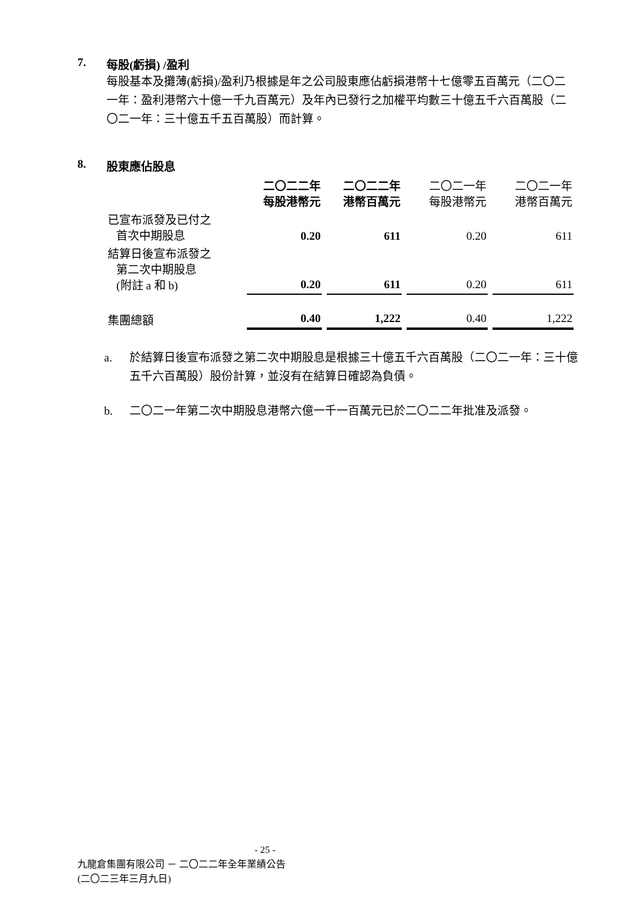7. 每股(虧損) /盈利
每股基本及攤薄(虧損)/盈利乃根據是年之公司股東應佔虧損港幣十七億零五百萬元（二〇二一年：盈利港幣六十億一千九百萬元）及年內已發行之加權平均數三十億五千六百萬股（二〇二一年：三十億五千五百萬股）而計算。
8. 股東應佔股息
| | 二〇二二年 每股港幣元 | 二〇二二年 港幣百萬元 | 二〇二一年 每股港幣元 | 二〇二一年 港幣百萬元 |
| 已宣布派發及已付之 首次中期股息 | 0.20 | 611 | 0.20 | 611 |
| 結算日後宣布派發之 第二次中期股息 (附註 a 和 b) | 0.20 | 611 | 0.20 | 611 |
| 集團總額 | 0.40 | 1,222 | 0.40 | 1,222 |
a. 於結算日後宣布派發之第二次中期股息是根據三十億五千六百萬股（二〇二一年：三十億五千六百萬股）股份計算，並沒有在結算日確認為負債。
b. 二〇二一年第二次中期股息港幣六億一千一百萬元已於二〇二二年批准及派發。
- 25 -
九龍倉集團有限公司 － 二〇二二年全年業績公告
(二〇二三年三月九日)